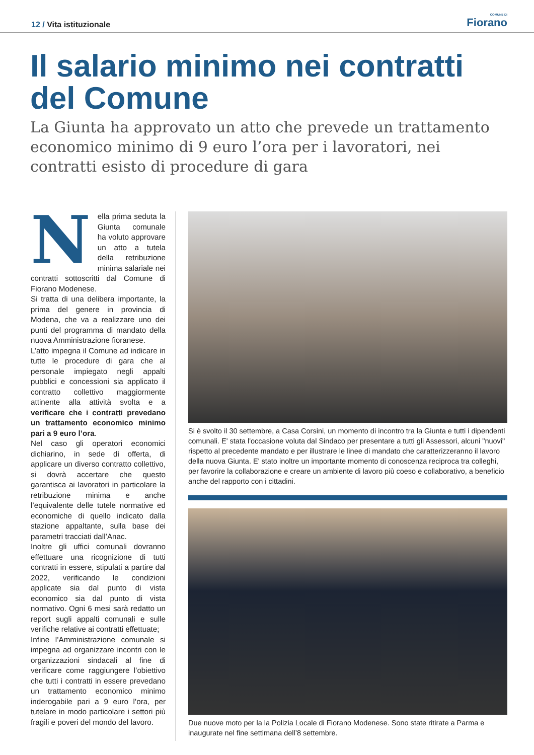12 / Vita istituzionale
COMUNE DI
Fiorano
Il salario minimo nei contratti del Comune
La Giunta ha approvato un atto che prevede un trattamento economico minimo di 9 euro l’ora per i lavoratori, nei contratti esisto di procedure di gara
Nella prima seduta la Giunta comunale ha voluto approvare un atto a tutela della retribuzione minima salariale nei contratti sottoscritti dal Comune di Fiorano Modenese.
Si tratta di una delibera importante, la prima del genere in provincia di Modena, che va a realizzare uno dei punti del programma di mandato della nuova Amministrazione fioranese.
L’atto impegna il Comune ad indicare in tutte le procedure di gara che al personale impiegato negli appalti pubblici e concessioni sia applicato il contratto collettivo maggiormente attinente alla attività svolta e a verificare che i contratti prevedano un trattamento economico minimo pari a 9 euro l’ora.
Nel caso gli operatori economici dichiarino, in sede di offerta, di applicare un diverso contratto collettivo, si dovrà accertare che questo garantisca ai lavoratori in particolare la retribuzione minima e anche l’equivalente delle tutele normative ed economiche di quello indicato dalla stazione appaltante, sulla base dei parametri tracciati dall’Anac.
Inoltre gli uffici comunali dovranno effettuare una ricognizione di tutti contratti in essere, stipulati a partire dal 2022, verificando le condizioni applicate sia dal punto di vista economico sia dal punto di vista normativo. Ogni 6 mesi sarà redatto un report sugli appalti comunali e sulle verifiche relative ai contratti effettuate;
Infine l’Amministrazione comunale si impegna ad organizzare incontri con le organizzazioni sindacali al fine di verificare come raggiungere l’obiettivo che tutti i contratti in essere prevedano un trattamento economico minimo inderogabile pari a 9 euro l’ora, per tutelare in modo particolare i settori più fragili e poveri del mondo del lavoro.
Si è svolto il 30 settembre, a Casa Corsini, un momento di incontro tra la Giunta e tutti i dipendenti comunali. E' stata l'occasione voluta dal Sindaco per presentare a tutti gli Assessori, alcuni "nuovi" rispetto al precedente mandato e per illustrare le linee di mandato che caratterizzeranno il lavoro della nuova Giunta. E' stato inoltre un importante momento di conoscenza reciproca tra colleghi, per favorire la collaborazione e creare un ambiente di lavoro più coeso e collaborativo, a beneficio anche del rapporto con i cittadini.
Due nuove moto per la la Polizia Locale di Fiorano Modenese. Sono state ritirate a Parma e inaugurate nel fine settimana dell’8 settembre.